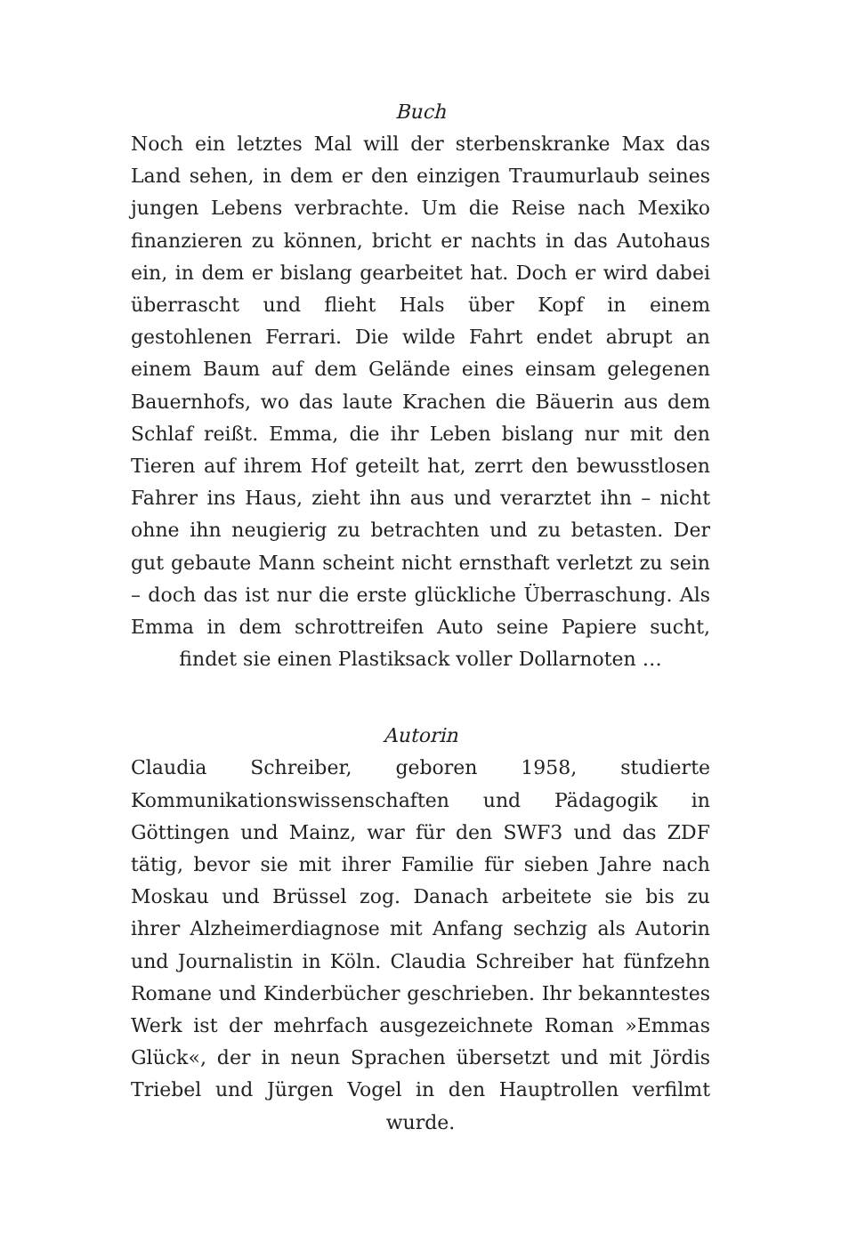Buch
Noch ein letztes Mal will der sterbenskranke Max das Land sehen, in dem er den einzigen Traumurlaub seines jungen Lebens verbrachte. Um die Reise nach Mexiko finanzieren zu können, bricht er nachts in das Autohaus ein, in dem er bislang gearbeitet hat. Doch er wird dabei überrascht und flieht Hals über Kopf in einem gestohlenen Ferrari. Die wilde Fahrt endet abrupt an einem Baum auf dem Gelände eines einsam gelegenen Bauernhofs, wo das laute Krachen die Bäuerin aus dem Schlaf reißt. Emma, die ihr Leben bislang nur mit den Tieren auf ihrem Hof geteilt hat, zerrt den bewusstlosen Fahrer ins Haus, zieht ihn aus und verarztet ihn – nicht ohne ihn neugierig zu betrachten und zu betasten. Der gut gebaute Mann scheint nicht ernsthaft verletzt zu sein – doch das ist nur die erste glückliche Überraschung. Als Emma in dem schrottreifen Auto seine Papiere sucht, findet sie einen Plastiksack voller Dollarnoten …
Autorin
Claudia Schreiber, geboren 1958, studierte Kommunikationswissenschaften und Pädagogik in Göttingen und Mainz, war für den SWF3 und das ZDF tätig, bevor sie mit ihrer Familie für sieben Jahre nach Moskau und Brüssel zog. Danach arbeitete sie bis zu ihrer Alzheimerdiagnose mit Anfang sechzig als Autorin und Journalistin in Köln. Claudia Schreiber hat fünfzehn Romane und Kinderbücher geschrieben. Ihr bekanntestes Werk ist der mehrfach ausgezeichnete Roman »Emmas Glück«, der in neun Sprachen übersetzt und mit Jördis Triebel und Jürgen Vogel in den Hauptrollen verfilmt wurde.